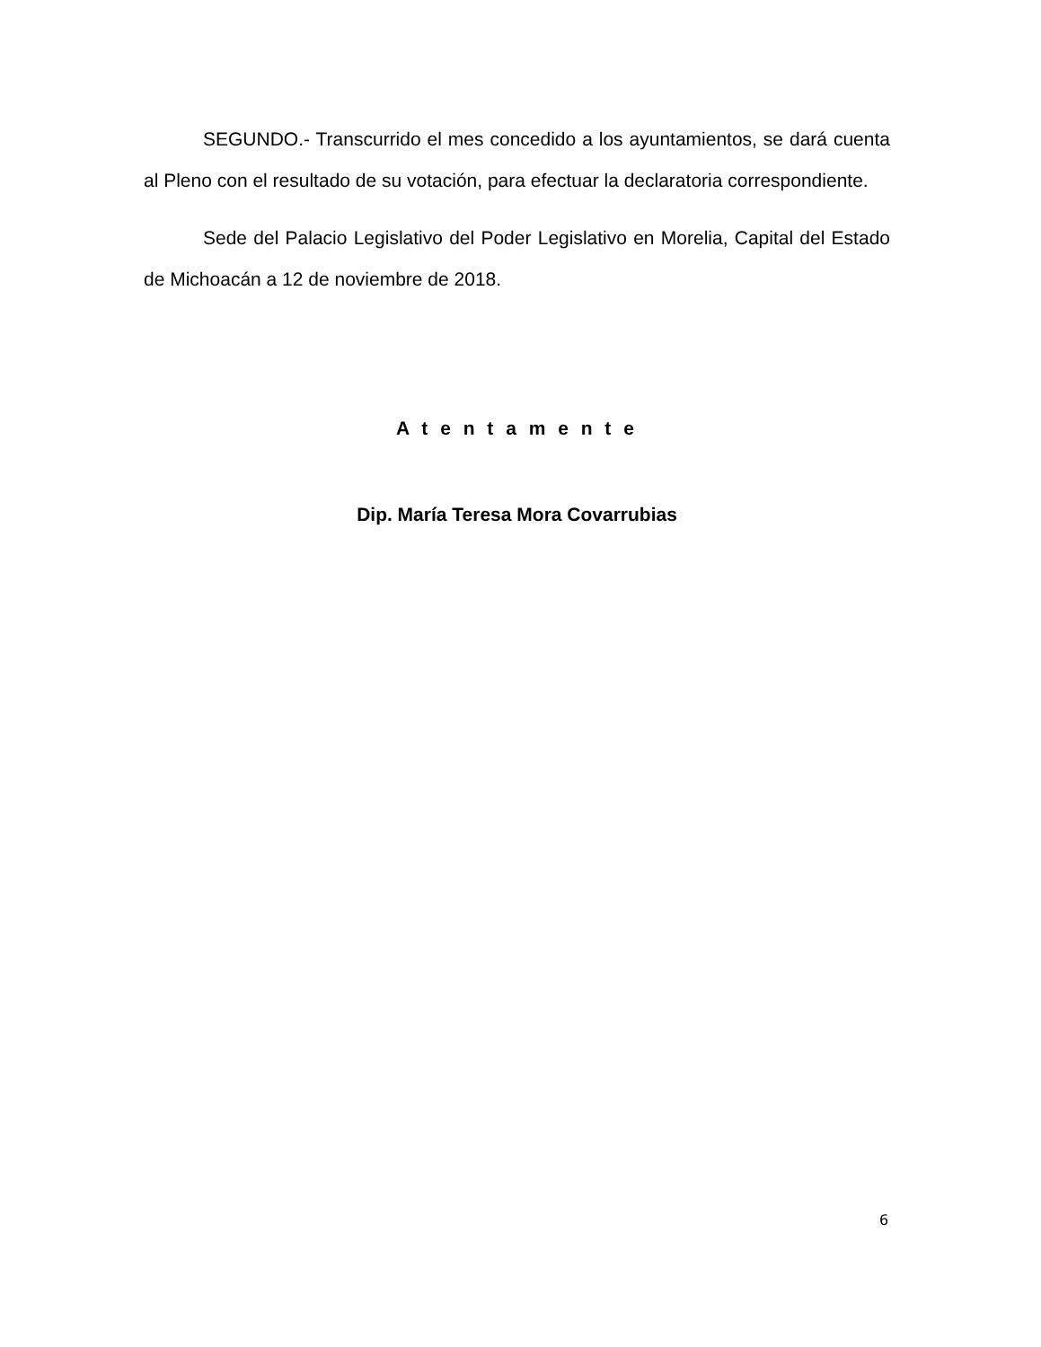SEGUNDO.- Transcurrido el mes concedido a los ayuntamientos, se dará cuenta al Pleno con el resultado de su votación, para efectuar la declaratoria correspondiente.
Sede del Palacio Legislativo del Poder Legislativo en Morelia, Capital del Estado de Michoacán a 12 de noviembre de 2018.
A t e n t a m e n t e
Dip. María Teresa Mora Covarrubias
6